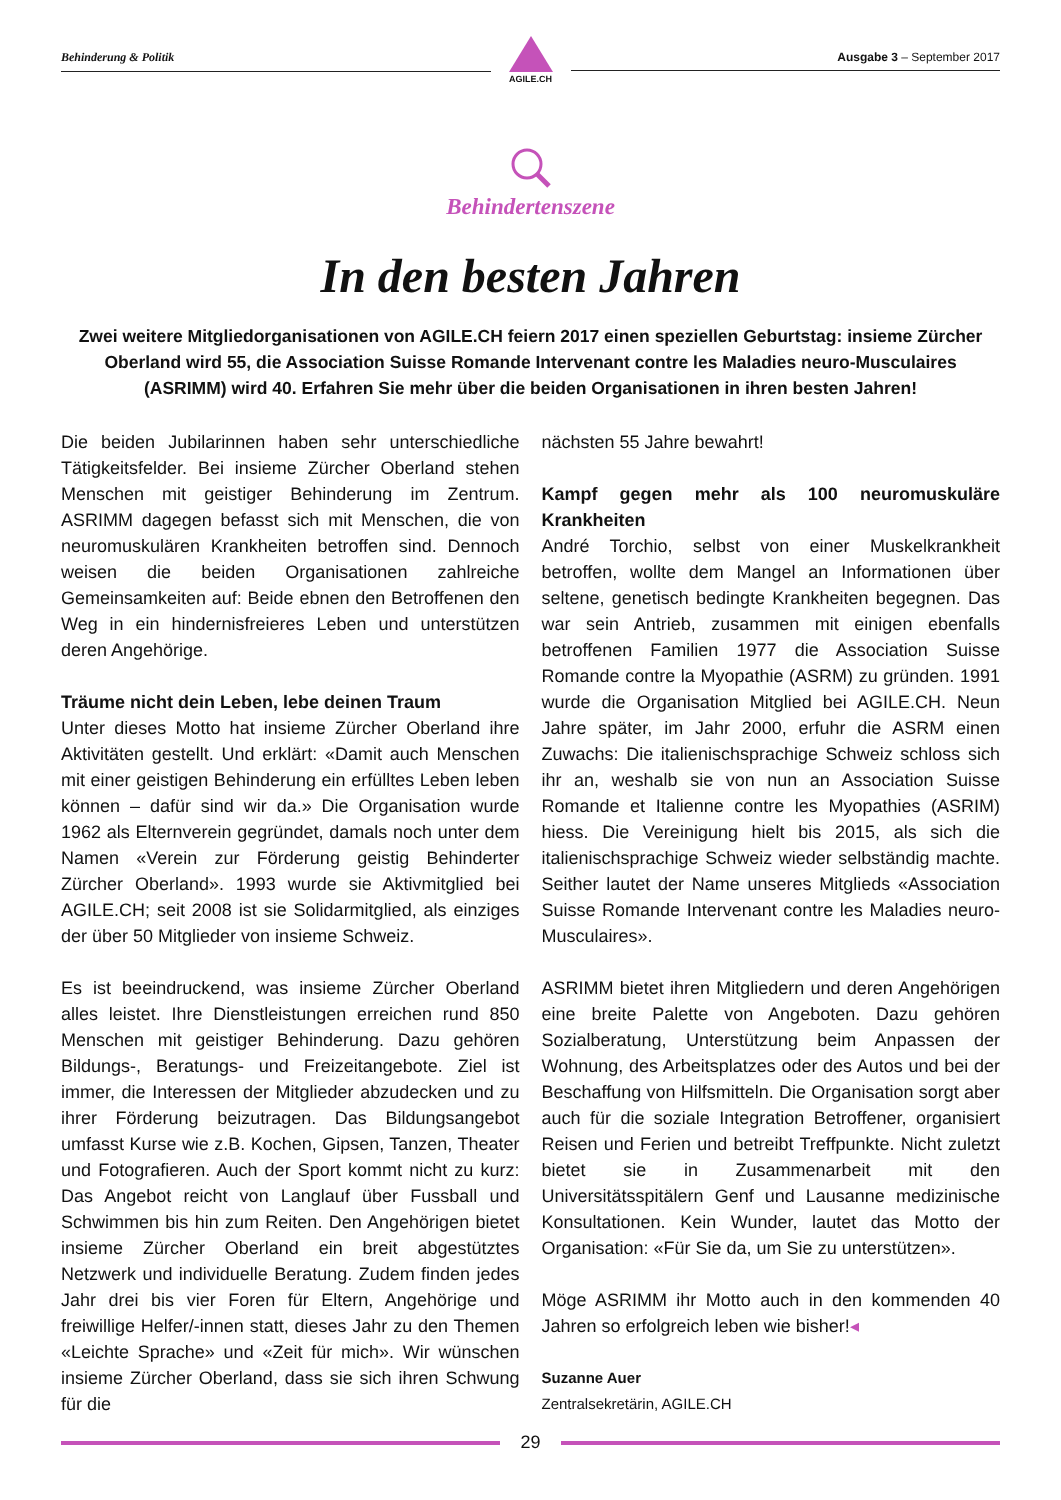Behinderung & Politik
AGILE.CH
Ausgabe 3 – September 2017
Behindertenszene
In den besten Jahren
Zwei weitere Mitgliedorganisationen von AGILE.CH feiern 2017 einen speziellen Geburtstag: insieme Zürcher Oberland wird 55, die Association Suisse Romande Intervenant contre les Maladies neuro-Musculaires (ASRIMM) wird 40. Erfahren Sie mehr über die beiden Organisationen in ihren besten Jahren!
Die beiden Jubilarinnen haben sehr unterschiedliche Tätigkeitsfelder. Bei insieme Zürcher Oberland stehen Menschen mit geistiger Behinderung im Zentrum. ASRIMM dagegen befasst sich mit Menschen, die von neuromuskulären Krankheiten betroffen sind. Dennoch weisen die beiden Organisationen zahlreiche Gemeinsamkeiten auf: Beide ebnen den Betroffenen den Weg in ein hindernisfreieres Leben und unterstützen deren Angehörige.
Träume nicht dein Leben, lebe deinen Traum
Unter dieses Motto hat insieme Zürcher Oberland ihre Aktivitäten gestellt. Und erklärt: «Damit auch Menschen mit einer geistigen Behinderung ein erfülltes Leben leben können – dafür sind wir da.» Die Organisation wurde 1962 als Elternverein gegründet, damals noch unter dem Namen «Verein zur Förderung geistig Behinderter Zürcher Oberland». 1993 wurde sie Aktivmitglied bei AGILE.CH; seit 2008 ist sie Solidarmitglied, als einziges der über 50 Mitglieder von insieme Schweiz.
Es ist beeindruckend, was insieme Zürcher Oberland alles leistet. Ihre Dienstleistungen erreichen rund 850 Menschen mit geistiger Behinderung. Dazu gehören Bildungs-, Beratungs- und Freizeitangebote. Ziel ist immer, die Interessen der Mitglieder abzudecken und zu ihrer Förderung beizutragen. Das Bildungsangebot umfasst Kurse wie z.B. Kochen, Gipsen, Tanzen, Theater und Fotografieren. Auch der Sport kommt nicht zu kurz: Das Angebot reicht von Langlauf über Fussball und Schwimmen bis hin zum Reiten. Den Angehörigen bietet insieme Zürcher Oberland ein breit abgestütztes Netzwerk und individuelle Beratung. Zudem finden jedes Jahr drei bis vier Foren für Eltern, Angehörige und freiwillige Helfer/-innen statt, dieses Jahr zu den Themen «Leichte Sprache» und «Zeit für mich». Wir wünschen insieme Zürcher Oberland, dass sie sich ihren Schwung für die
nächsten 55 Jahre bewahrt!
Kampf gegen mehr als 100 neuromuskuläre Krankheiten
André Torchio, selbst von einer Muskelkrankheit betroffen, wollte dem Mangel an Informationen über seltene, genetisch bedingte Krankheiten begegnen. Das war sein Antrieb, zusammen mit einigen ebenfalls betroffenen Familien 1977 die Association Suisse Romande contre la Myopathie (ASRM) zu gründen. 1991 wurde die Organisation Mitglied bei AGILE.CH. Neun Jahre später, im Jahr 2000, erfuhr die ASRM einen Zuwachs: Die italienischsprachige Schweiz schloss sich ihr an, weshalb sie von nun an Association Suisse Romande et Italienne contre les Myopathies (ASRIM) hiess. Die Vereinigung hielt bis 2015, als sich die italienischsprachige Schweiz wieder selbständig machte. Seither lautet der Name unseres Mitglieds «Association Suisse Romande Intervenant contre les Maladies neuro-Musculaires».
ASRIMM bietet ihren Mitgliedern und deren Angehörigen eine breite Palette von Angeboten. Dazu gehören Sozialberatung, Unterstützung beim Anpassen der Wohnung, des Arbeitsplatzes oder des Autos und bei der Beschaffung von Hilfsmitteln. Die Organisation sorgt aber auch für die soziale Integration Betroffener, organisiert Reisen und Ferien und betreibt Treffpunkte. Nicht zuletzt bietet sie in Zusammenarbeit mit den Universitätsspitälern Genf und Lausanne medizinische Konsultationen. Kein Wunder, lautet das Motto der Organisation: «Für Sie da, um Sie zu unterstützen».
Möge ASRIMM ihr Motto auch in den kommenden 40 Jahren so erfolgreich leben wie bisher!◂
Suzanne Auer
Zentralsekretärin, AGILE.CH
29